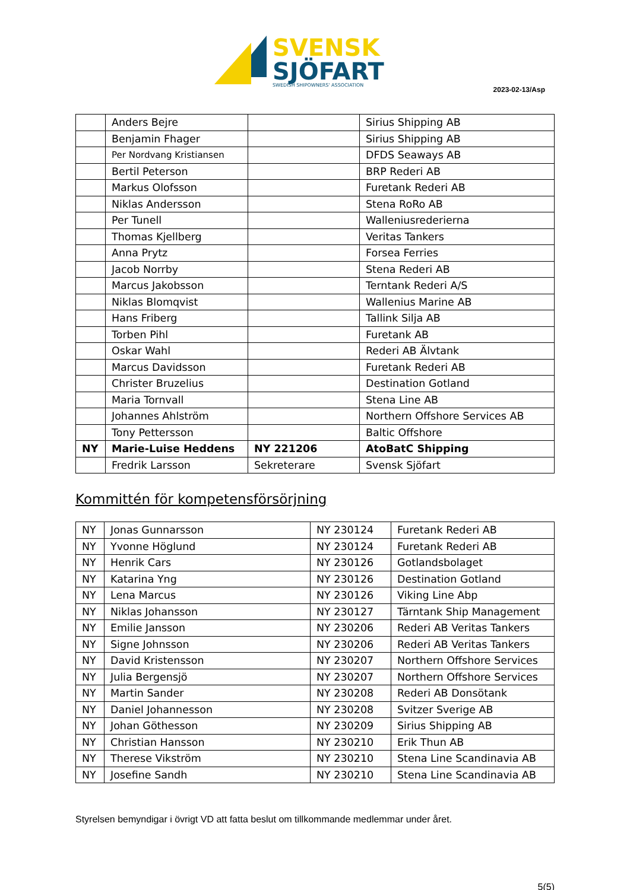SVENSK
SJÖFART
SWEDISH SHIPOWNERS' ASSOCIATION
2023-02-13/Asp
| | Anders Bejre | | Sirius Shipping AB |
| | Benjamin Fhager | | Sirius Shipping AB |
| | Per Nordvang Kristiansen | | DFDS Seaways AB |
| | Bertil Peterson | | BRP Rederi AB |
| | Markus Olofsson | | Furetank Rederi AB |
| | Niklas Andersson | | Stena RoRo AB |
| | Per Tunell | | Walleniusrederierna |
| | Thomas Kjellberg | | Veritas Tankers |
| | Anna Prytz | | Forsea Ferries |
| | Jacob Norrby | | Stena Rederi AB |
| | Marcus Jakobsson | | Terntank Rederi A/S |
| | Niklas Blomqvist | | Wallenius Marine AB |
| | Hans Friberg | | Tallink Silja AB |
| | Torben Pihl | | Furetank AB |
| | Oskar Wahl | | Rederi AB Älvtank |
| | Marcus Davidsson | | Furetank Rederi AB |
| | Christer Bruzelius | | Destination Gotland |
| | Maria Tornvall | | Stena Line AB |
| | Johannes Ahlström | | Northern Offshore Services AB |
| | Tony Pettersson | | Baltic Offshore |
| NY | Marie-Luise Heddens | NY 221206 | AtoBatC Shipping |
| | Fredrik Larsson | Sekreterare | Svensk Sjöfart |
Kommittén för kompetensförsörjning
| NY | Jonas Gunnarsson | NY 230124 | Furetank Rederi AB |
| NY | Yvonne Höglund | NY 230124 | Furetank Rederi AB |
| NY | Henrik Cars | NY 230126 | Gotlandsbolaget |
| NY | Katarina Yng | NY 230126 | Destination Gotland |
| NY | Lena Marcus | NY 230126 | Viking Line Abp |
| NY | Niklas Johansson | NY 230127 | Tärntank Ship Management |
| NY | Emilie Jansson | NY 230206 | Rederi AB Veritas Tankers |
| NY | Signe Johnsson | NY 230206 | Rederi AB Veritas Tankers |
| NY | David Kristensson | NY 230207 | Northern Offshore Services |
| NY | Julia Bergensjö | NY 230207 | Northern Offshore Services |
| NY | Martin Sander | NY 230208 | Rederi AB Donsötank |
| NY | Daniel Johannesson | NY 230208 | Svitzer Sverige AB |
| NY | Johan Göthesson | NY 230209 | Sirius Shipping AB |
| NY | Christian Hansson | NY 230210 | Erik Thun AB |
| NY | Therese Vikström | NY 230210 | Stena Line Scandinavia AB |
| NY | Josefine Sandh | NY 230210 | Stena Line Scandinavia AB |
Styrelsen bemyndigar i övrigt VD att fatta beslut om tillkommande medlemmar under året.
5(5)